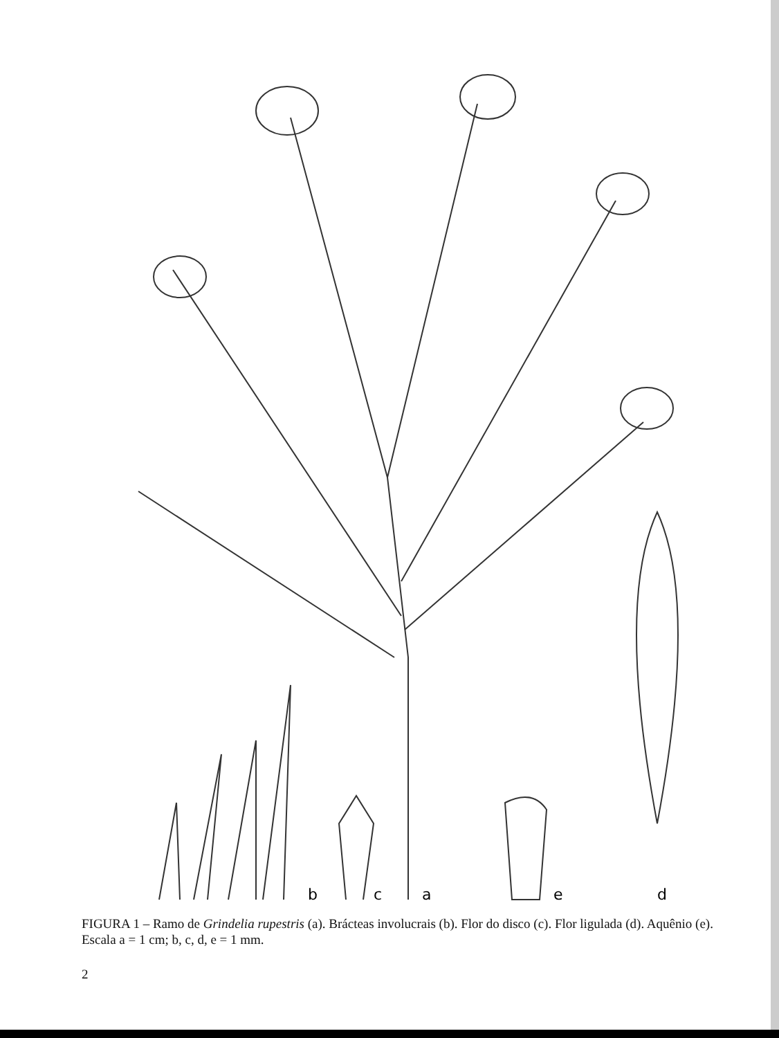b
c
a
e
d
FIGURA 1 – Ramo de Grindelia rupestris (a). Brácteas involucrais (b). Flor do disco (c). Flor ligulada (d). Aquênio (e). Escala a = 1 cm; b, c, d, e = 1 mm.
2